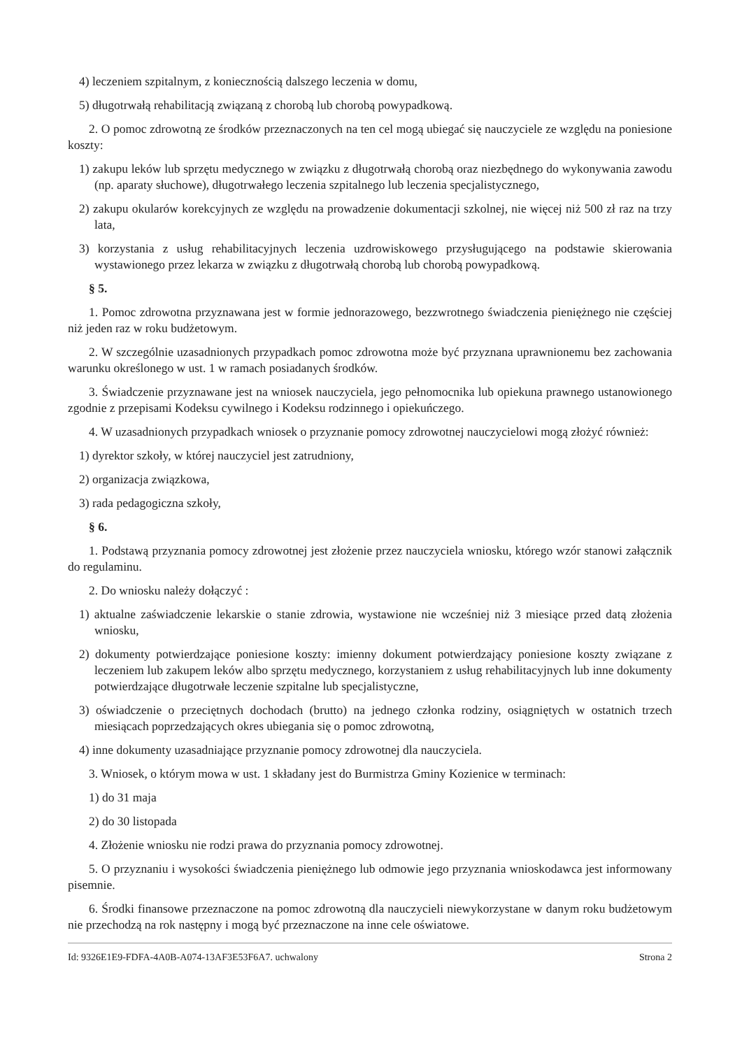4) leczeniem szpitalnym, z koniecznością dalszego leczenia w domu,
5) długotrwałą rehabilitacją związaną z chorobą lub chorobą powypadkową.
2. O pomoc zdrowotną ze środków przeznaczonych na ten cel mogą ubiegać się nauczyciele ze względu na poniesione koszty:
1) zakupu leków lub sprzętu medycznego w związku z długotrwałą chorobą oraz niezbędnego do wykonywania zawodu (np. aparaty słuchowe), długotrwałego leczenia szpitalnego lub leczenia specjalistycznego,
2) zakupu okularów korekcyjnych ze względu na prowadzenie dokumentacji szkolnej, nie więcej niż 500 zł raz na trzy lata,
3) korzystania z usług rehabilitacyjnych leczenia uzdrowiskowego przysługującego na podstawie skierowania wystawionego przez lekarza w związku z długotrwałą chorobą lub chorobą powypadkową.
§ 5.
1. Pomoc zdrowotna przyznawana jest w formie jednorazowego, bezzwrotnego świadczenia pieniężnego nie częściej niż jeden raz w roku budżetowym.
2. W szczególnie uzasadnionych przypadkach pomoc zdrowotna może być przyznana uprawnionemu bez zachowania warunku określonego w ust. 1 w ramach posiadanych środków.
3. Świadczenie przyznawane jest na wniosek nauczyciela, jego pełnomocnika lub opiekuna prawnego ustanowionego zgodnie z przepisami Kodeksu cywilnego i Kodeksu rodzinnego i opiekuńczego.
4. W uzasadnionych przypadkach wniosek o przyznanie pomocy zdrowotnej nauczycielowi mogą złożyć również:
1) dyrektor szkoły, w której nauczyciel jest zatrudniony,
2) organizacja związkowa,
3) rada pedagogiczna szkoły,
§ 6.
1. Podstawą przyznania pomocy zdrowotnej jest złożenie przez nauczyciela wniosku, którego wzór stanowi załącznik do regulaminu.
2. Do wniosku należy dołączyć :
1) aktualne zaświadczenie lekarskie o stanie zdrowia, wystawione nie wcześniej niż 3 miesiące przed datą złożenia wniosku,
2) dokumenty potwierdzające poniesione koszty: imienny dokument potwierdzający poniesione koszty związane z leczeniem lub zakupem leków albo sprzętu medycznego, korzystaniem z usług rehabilitacyjnych lub inne dokumenty potwierdzające długotrwałe leczenie szpitalne lub specjalistyczne,
3) oświadczenie o przeciętnych dochodach (brutto) na jednego członka rodziny, osiągniętych w ostatnich trzech miesiącach poprzedzających okres ubiegania się o pomoc zdrowotną,
4) inne dokumenty uzasadniające przyznanie pomocy zdrowotnej dla nauczyciela.
3. Wniosek, o którym mowa w ust. 1 składany jest do Burmistrza Gminy Kozienice w terminach:
1) do 31 maja
2) do 30 listopada
4. Złożenie wniosku nie rodzi prawa do przyznania pomocy zdrowotnej.
5. O przyznaniu i wysokości świadczenia pieniężnego lub odmowie jego przyznania wnioskodawca jest informowany pisemnie.
6. Środki finansowe przeznaczone na pomoc zdrowotną dla nauczycieli niewykorzystane w danym roku budżetowym nie przechodzą na rok następny i mogą być przeznaczone na inne cele oświatowe.
Id: 9326E1E9-FDFA-4A0B-A074-13AF3E53F6A7. uchwalony Strona 2